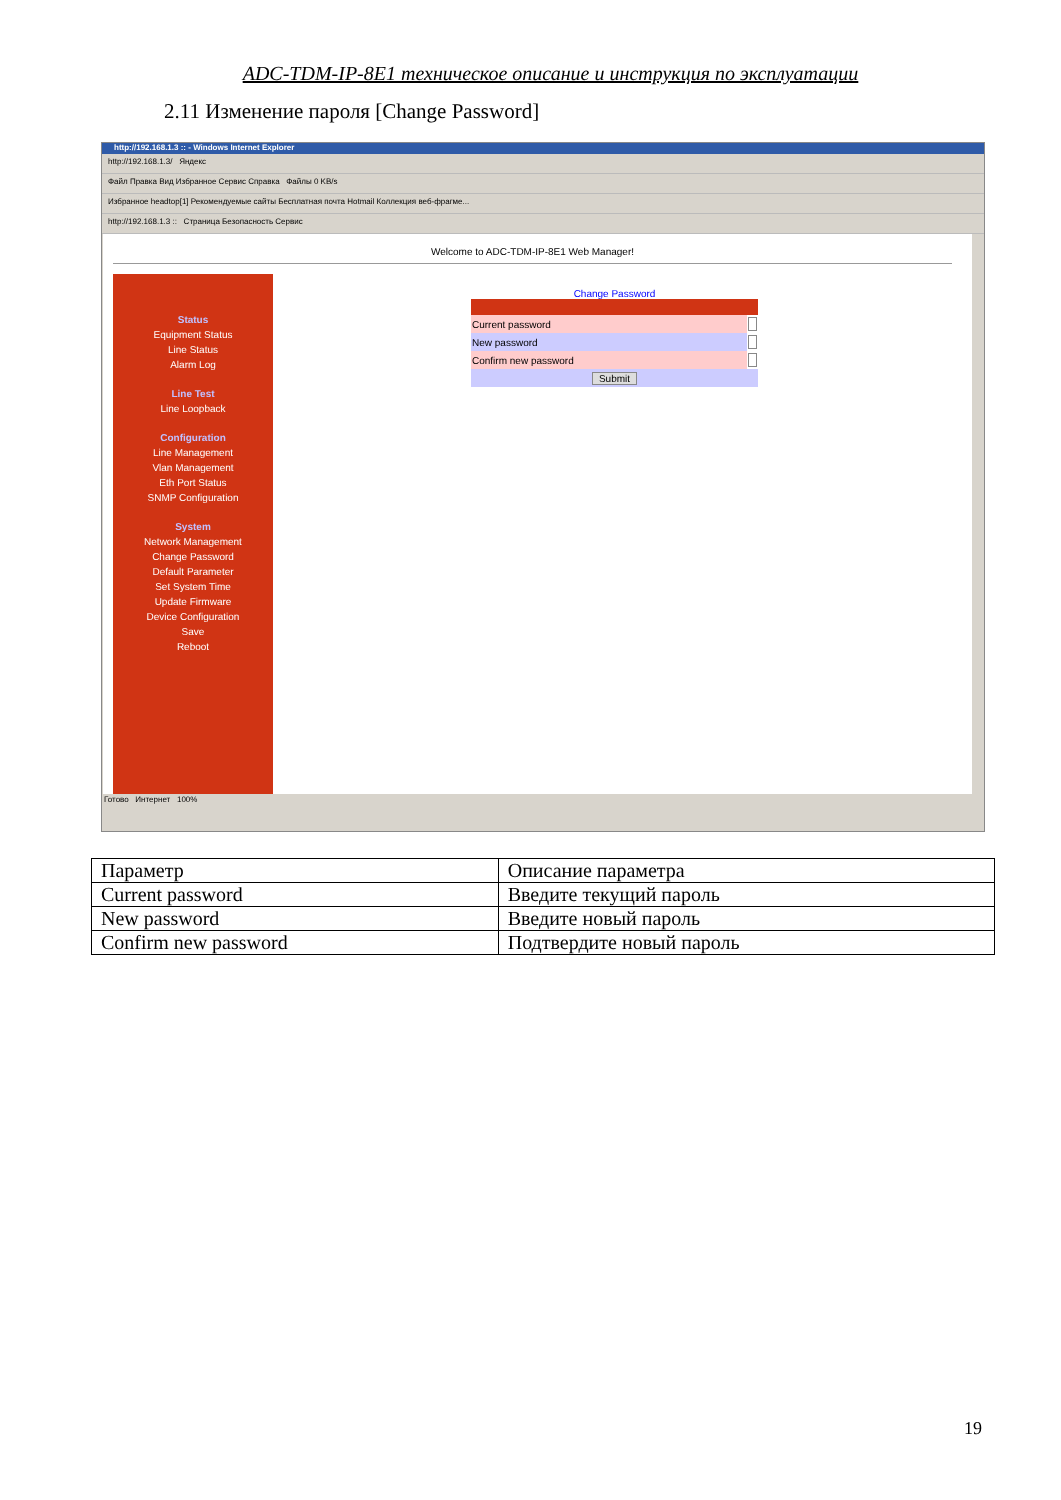ADC-TDM-IP-8E1 техническое описание и инструкция по эксплуатации
2.11 Изменение пароля [Change Password]
http://192.168.1.3 :: - Windows Internet Explorer
http://192.168.1.3/ Яндекс
Файл Правка Вид Избранное Сервис Справка Файлы 0 KB/s
Избранное headtop[1] Рекомендуемые сайты Бесплатная почта Hotmail Коллекция веб-фрагме...
http://192.168.1.3 :: Страница Безопасность Сервис
Welcome to ADC-TDM-IP-8E1 Web Manager!
Status
Equipment Status
Line Status
Alarm Log
Line Test
Line Loopback
Configuration
Line Management
Vlan Management
Eth Port Status
SNMP Configuration
System
Network Management
Change Password
Default Parameter
Set System Time
Update Firmware
Device Configuration
Save
Reboot
Change Password
| Current password | |
| New password | |
| Confirm new password | |
| Submit | |
Готово Интернет 100%
| Параметр | Описание параметра |
| --- | --- |
| Current password | Введите текущий пароль |
| New password | Введите новый пароль |
| Confirm new password | Подтвердите новый пароль |
19